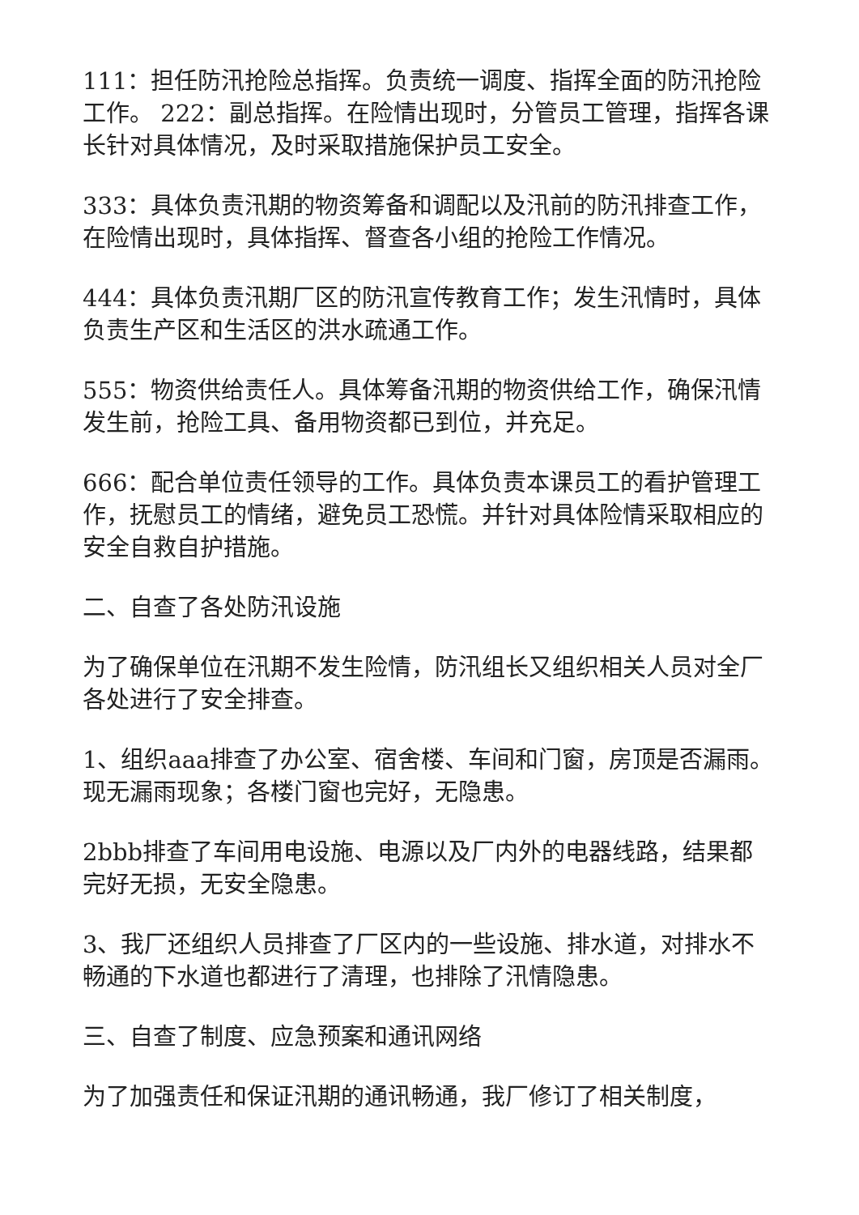111：担任防汛抢险总指挥。负责统一调度、指挥全面的防汛抢险工作。 222：副总指挥。在险情出现时，分管员工管理，指挥各课长针对具体情况，及时采取措施保护员工安全。
333：具体负责汛期的物资筹备和调配以及汛前的防汛排查工作，在险情出现时，具体指挥、督查各小组的抢险工作情况。
444：具体负责汛期厂区的防汛宣传教育工作；发生汛情时，具体负责生产区和生活区的洪水疏通工作。
555：物资供给责任人。具体筹备汛期的物资供给工作，确保汛情发生前，抢险工具、备用物资都已到位，并充足。
666：配合单位责任领导的工作。具体负责本课员工的看护管理工作，抚慰员工的情绪，避免员工恐慌。并针对具体险情采取相应的安全自救自护措施。
二、自查了各处防汛设施
为了确保单位在汛期不发生险情，防汛组长又组织相关人员对全厂各处进行了安全排查。
1、组织aaa排查了办公室、宿舍楼、车间和门窗，房顶是否漏雨。现无漏雨现象；各楼门窗也完好，无隐患。
2bbb排查了车间用电设施、电源以及厂内外的电器线路，结果都完好无损，无安全隐患。
3、我厂还组织人员排查了厂区内的一些设施、排水道，对排水不畅通的下水道也都进行了清理，也排除了汛情隐患。
三、自查了制度、应急预案和通讯网络
为了加强责任和保证汛期的通讯畅通，我厂修订了相关制度，